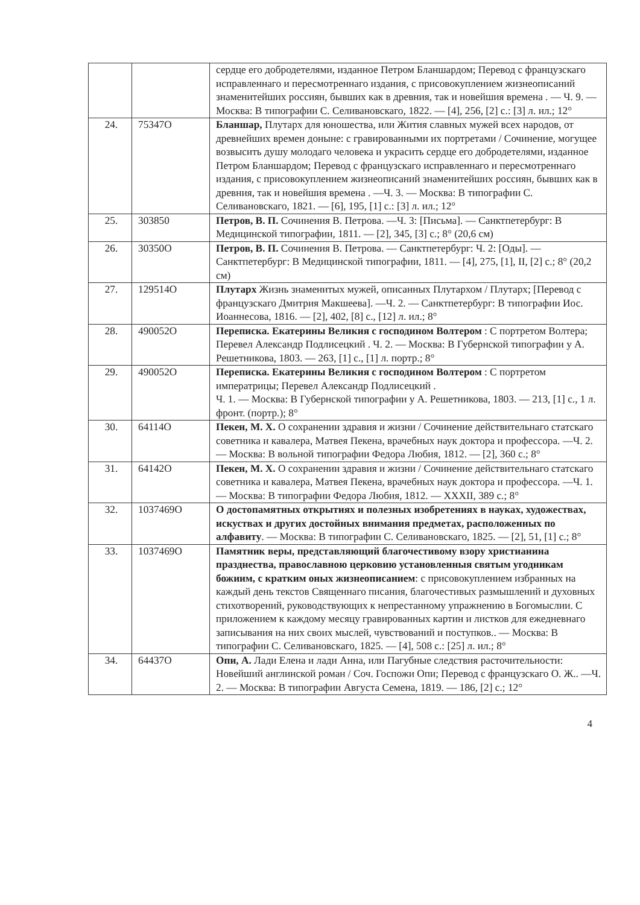| | | сердце его добродетелями, изданное Петром Бланшардом; Перевод с французскаго исправленнаго и пересмотреннаго издания, с присовокуплением жизнеописаний знаменитейших россиян, бывших как в древния, так и новейшия времена . — Ч. 9. — Москва: В типографии С. Селивановскаго, 1822. — [4], 256, [2] с.: [3] л. ил.; 12° |
| 24. | 75347О | Бланшар, Плутарх для юношества, или Жития славных мужей всех народов, от древнейших времен доныне: с гравированными их портретами / Сочинение, могущее возвысить душу молодаго человека и украсить сердце его добродетелями, изданное Петром Бланшардом; Перевод с французскаго исправленнаго и пересмотреннаго издания, с присовокуплением жизнеописаний знаменитейших россиян, бывших как в древния, так и новейшия времена . —Ч. 3. — Москва: В типографии С. Селивановскаго, 1821. — [6], 195, [1] с.: [3] л. ил.; 12° |
| 25. | 303850 | Петров, В. П. Сочинения В. Петрова. —Ч. 3: [Письма]. — Санктпетербург: В Медицинской типографии, 1811. — [2], 345, [3] с.; 8° (20,6 см) |
| 26. | 30350О | Петров, В. П. Сочинения В. Петрова. — Санктпетербург: Ч. 2: [Оды]. — Санктпетербург: В Медицинской типографии, 1811. — [4], 275, [1], II, [2] с.; 8° (20,2 см) |
| 27. | 129514О | Плутарх Жизнь знаменитых мужей, описанных Плутархом / Плутарх; [Перевод с французскаго Дмитрия Макшеева]. —Ч. 2. — Санктпетербург: В типографии Иос. Иоаннесова, 1816. — [2], 402, [8] с., [12] л. ил.; 8° |
| 28. | 490052О | Переписка. Екатерины Великия с господином Волтером : С портретом Волтера; Перевел Александр Подлисецкий . Ч. 2. — Москва: В Губернской типографии у А. Решетникова, 1803. — 263, [1] с., [1] л. портр.; 8° |
| 29. | 490052О | Переписка. Екатерины Великия с господином Волтером : С портретом императрицы; Перевел Александр Подлисецкий . Ч. 1. — Москва: В Губернской типографии у А. Решетникова, 1803. — 213, [1] с., 1 л. фронт. (портр.); 8° |
| 30. | 64114О | Пекен, М. Х. О сохранении здравия и жизни / Сочинение действительнаго статскаго советника и кавалера, Матвея Пекена, врачебных наук доктора и профессора. —Ч. 2. — Москва: В вольной типографии Федора Любия, 1812. — [2], 360 с.; 8° |
| 31. | 64142О | Пекен, М. Х. О сохранении здравия и жизни / Сочинение действительнаго статскаго советника и кавалера, Матвея Пекена, врачебных наук доктора и профессора. —Ч. 1. — Москва: В типографии Федора Любия, 1812. — XXXII, 389 с.; 8° |
| 32. | 1037469О | О достопамятных открытиях и полезных изобретениях в науках, художествах, искуствах и других достойных внимания предметах, расположенных по алфавиту . — Москва: В типографии С. Селивановскаго, 1825. — [2], 51, [1] с.; 8° |
| 33. | 1037469О | Памятник веры, представляющий благочестивому взору христианина празднества, православною церковию установленныя святым угодникам божиим, с кратким оных жизнеописанием : с присовокуплением избранных на каждый день текстов Священнаго писания, благочестивых размышлений и духовных стихотворений, руководствующих к непрестанному упражнению в Богомыслии. С приложением к каждому месяцу гравированных картин и листков для ежедневнаго записывания на них своих мыслей, чувствований и поступков.. — Москва: В типографии С. Селивановскаго, 1825. — [4], 508 с.: [25] л. ил.; 8° |
| 34. | 64437О | Опи, А. Лади Елена и лади Анна, или Пагубные следствия расточительности: Новейший англинской роман / Соч. Госпожи Опи; Перевод с французскаго О. Ж.. —Ч. 2. — Москва: В типографии Августа Семена, 1819. — 186, [2] с.; 12° |
4